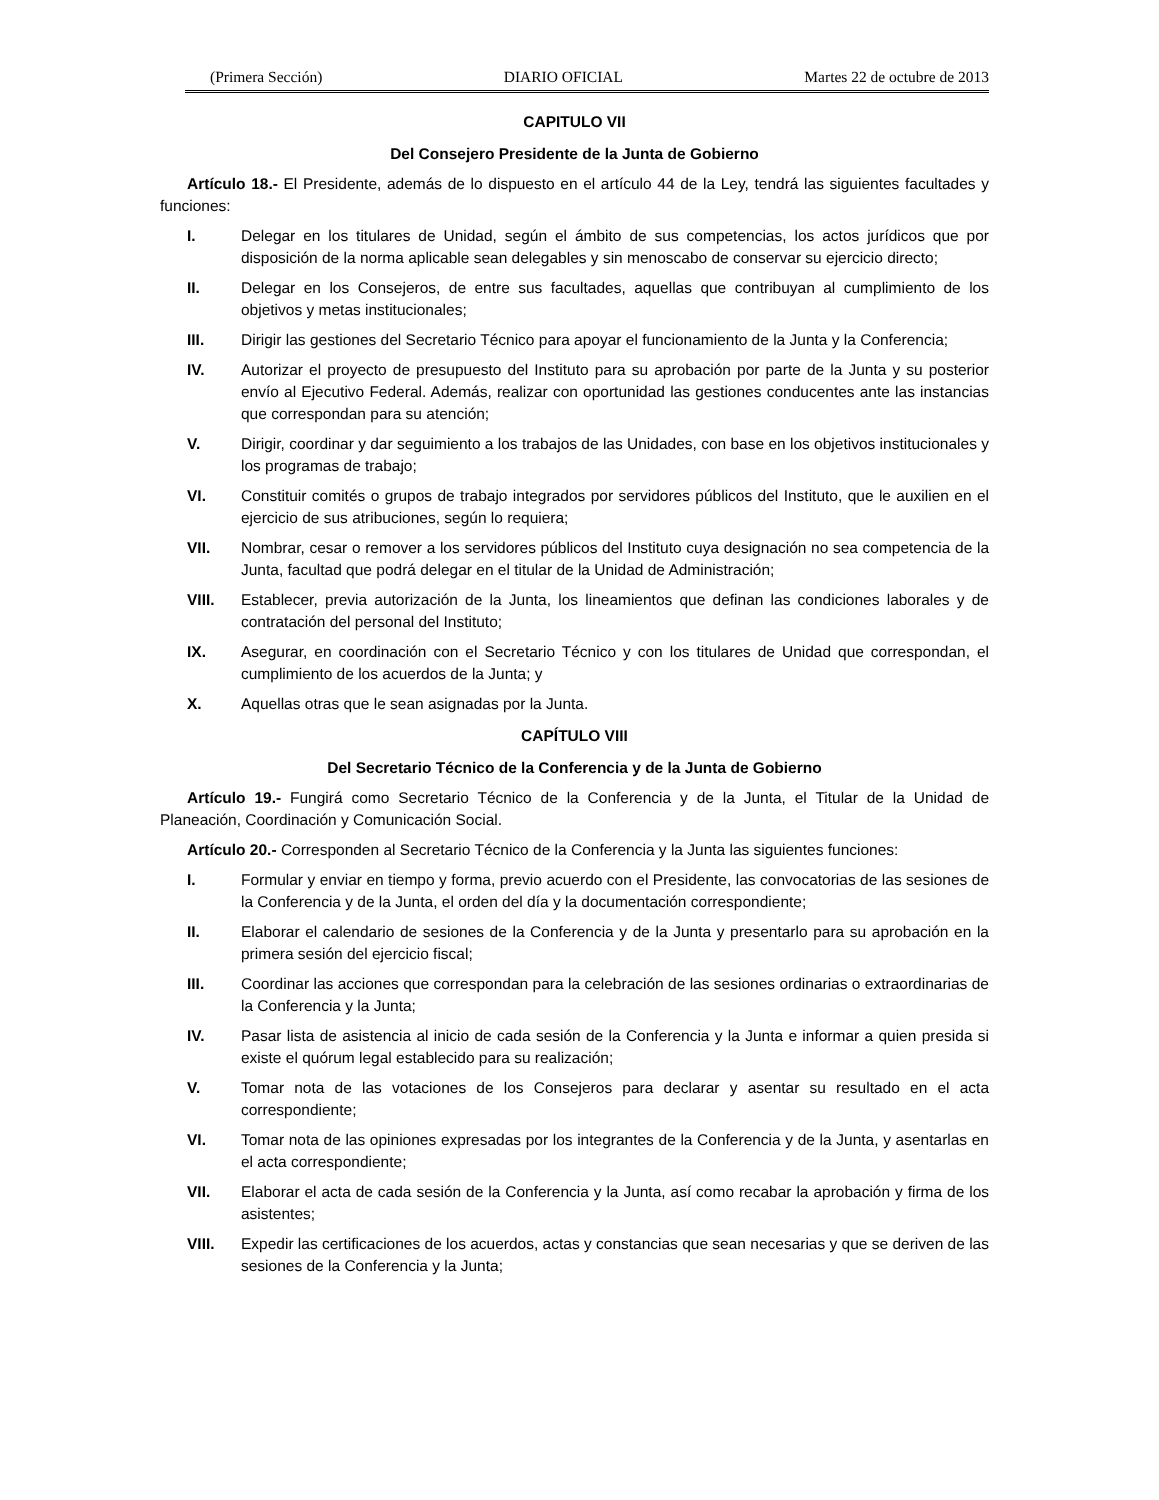(Primera Sección) DIARIO OFICIAL Martes 22 de octubre de 2013
CAPITULO VII
Del Consejero Presidente de la Junta de Gobierno
Artículo 18.- El Presidente, además de lo dispuesto en el artículo 44 de la Ley, tendrá las siguientes facultades y funciones:
I. Delegar en los titulares de Unidad, según el ámbito de sus competencias, los actos jurídicos que por disposición de la norma aplicable sean delegables y sin menoscabo de conservar su ejercicio directo;
II. Delegar en los Consejeros, de entre sus facultades, aquellas que contribuyan al cumplimiento de los objetivos y metas institucionales;
III. Dirigir las gestiones del Secretario Técnico para apoyar el funcionamiento de la Junta y la Conferencia;
IV. Autorizar el proyecto de presupuesto del Instituto para su aprobación por parte de la Junta y su posterior envío al Ejecutivo Federal. Además, realizar con oportunidad las gestiones conducentes ante las instancias que correspondan para su atención;
V. Dirigir, coordinar y dar seguimiento a los trabajos de las Unidades, con base en los objetivos institucionales y los programas de trabajo;
VI. Constituir comités o grupos de trabajo integrados por servidores públicos del Instituto, que le auxilien en el ejercicio de sus atribuciones, según lo requiera;
VII. Nombrar, cesar o remover a los servidores públicos del Instituto cuya designación no sea competencia de la Junta, facultad que podrá delegar en el titular de la Unidad de Administración;
VIII. Establecer, previa autorización de la Junta, los lineamientos que definan las condiciones laborales y de contratación del personal del Instituto;
IX. Asegurar, en coordinación con el Secretario Técnico y con los titulares de Unidad que correspondan, el cumplimiento de los acuerdos de la Junta; y
X. Aquellas otras que le sean asignadas por la Junta.
CAPÍTULO VIII
Del Secretario Técnico de la Conferencia y de la Junta de Gobierno
Artículo 19.- Fungirá como Secretario Técnico de la Conferencia y de la Junta, el Titular de la Unidad de Planeación, Coordinación y Comunicación Social.
Artículo 20.- Corresponden al Secretario Técnico de la Conferencia y la Junta las siguientes funciones:
I. Formular y enviar en tiempo y forma, previo acuerdo con el Presidente, las convocatorias de las sesiones de la Conferencia y de la Junta, el orden del día y la documentación correspondiente;
II. Elaborar el calendario de sesiones de la Conferencia y de la Junta y presentarlo para su aprobación en la primera sesión del ejercicio fiscal;
III. Coordinar las acciones que correspondan para la celebración de las sesiones ordinarias o extraordinarias de la Conferencia y la Junta;
IV. Pasar lista de asistencia al inicio de cada sesión de la Conferencia y la Junta e informar a quien presida si existe el quórum legal establecido para su realización;
V. Tomar nota de las votaciones de los Consejeros para declarar y asentar su resultado en el acta correspondiente;
VI. Tomar nota de las opiniones expresadas por los integrantes de la Conferencia y de la Junta, y asentarlas en el acta correspondiente;
VII. Elaborar el acta de cada sesión de la Conferencia y la Junta, así como recabar la aprobación y firma de los asistentes;
VIII. Expedir las certificaciones de los acuerdos, actas y constancias que sean necesarias y que se deriven de las sesiones de la Conferencia y la Junta;